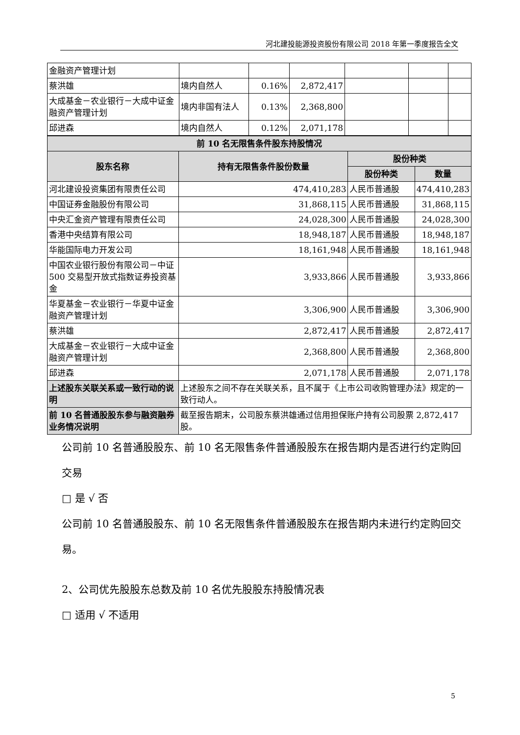河北建投能源投资股份有限公司 2018 年第一季度报告全文
| 金融资产管理计划 | | | | | | |
| 蔡洪雄 | 境内自然人 | 0.16% | 2,872,417 | | | |
| 大成基金－农业银行－大成中证金融资产管理计划 | 境内非国有法人 | 0.13% | 2,368,800 | | | |
| 邱进森 | 境内自然人 | 0.12% | 2,071,178 | | | |
| 前 10 名无限售条件股东持股情况 | | | |
| --- | --- | --- | --- |
| 股东名称 | 持有无限售条件股份数量 | 股份种类 | |
| | | 股份种类 | 数量 |
| 河北建设投资集团有限责任公司 | 474,410,283 | 人民币普通股 | 474,410,283 |
| 中国证券金融股份有限公司 | 31,868,115 | 人民币普通股 | 31,868,115 |
| 中央汇金资产管理有限责任公司 | 24,028,300 | 人民币普通股 | 24,028,300 |
| 香港中央结算有限公司 | 18,948,187 | 人民币普通股 | 18,948,187 |
| 华能国际电力开发公司 | 18,161,948 | 人民币普通股 | 18,161,948 |
| 中国农业银行股份有限公司－中证 500 交易型开放式指数证券投资基金 | 3,933,866 | 人民币普通股 | 3,933,866 |
| 华夏基金－农业银行－华夏中证金融资产管理计划 | 3,306,900 | 人民币普通股 | 3,306,900 |
| 蔡洪雄 | 2,872,417 | 人民币普通股 | 2,872,417 |
| 大成基金－农业银行－大成中证金融资产管理计划 | 2,368,800 | 人民币普通股 | 2,368,800 |
| 邱进森 | 2,071,178 | 人民币普通股 | 2,071,178 |
| 上述股东关联关系或一致行动的说明 | 上述股东之间不存在关联关系，且不属于《上市公司收购管理办法》规定的一致行动人。 | | |
| 前 10 名普通股股东参与融资融券业务情况说明 | 截至报告期末，公司股东蔡洪雄通过信用担保账户持有公司股票 2,872,417 股。 | | |
公司前 10 名普通股股东、前 10 名无限售条件普通股股东在报告期内是否进行约定购回交易
□ 是 √ 否
公司前 10 名普通股股东、前 10 名无限售条件普通股股东在报告期内未进行约定购回交易。
2、公司优先股股东总数及前 10 名优先股股东持股情况表
□ 适用 √ 不适用
5